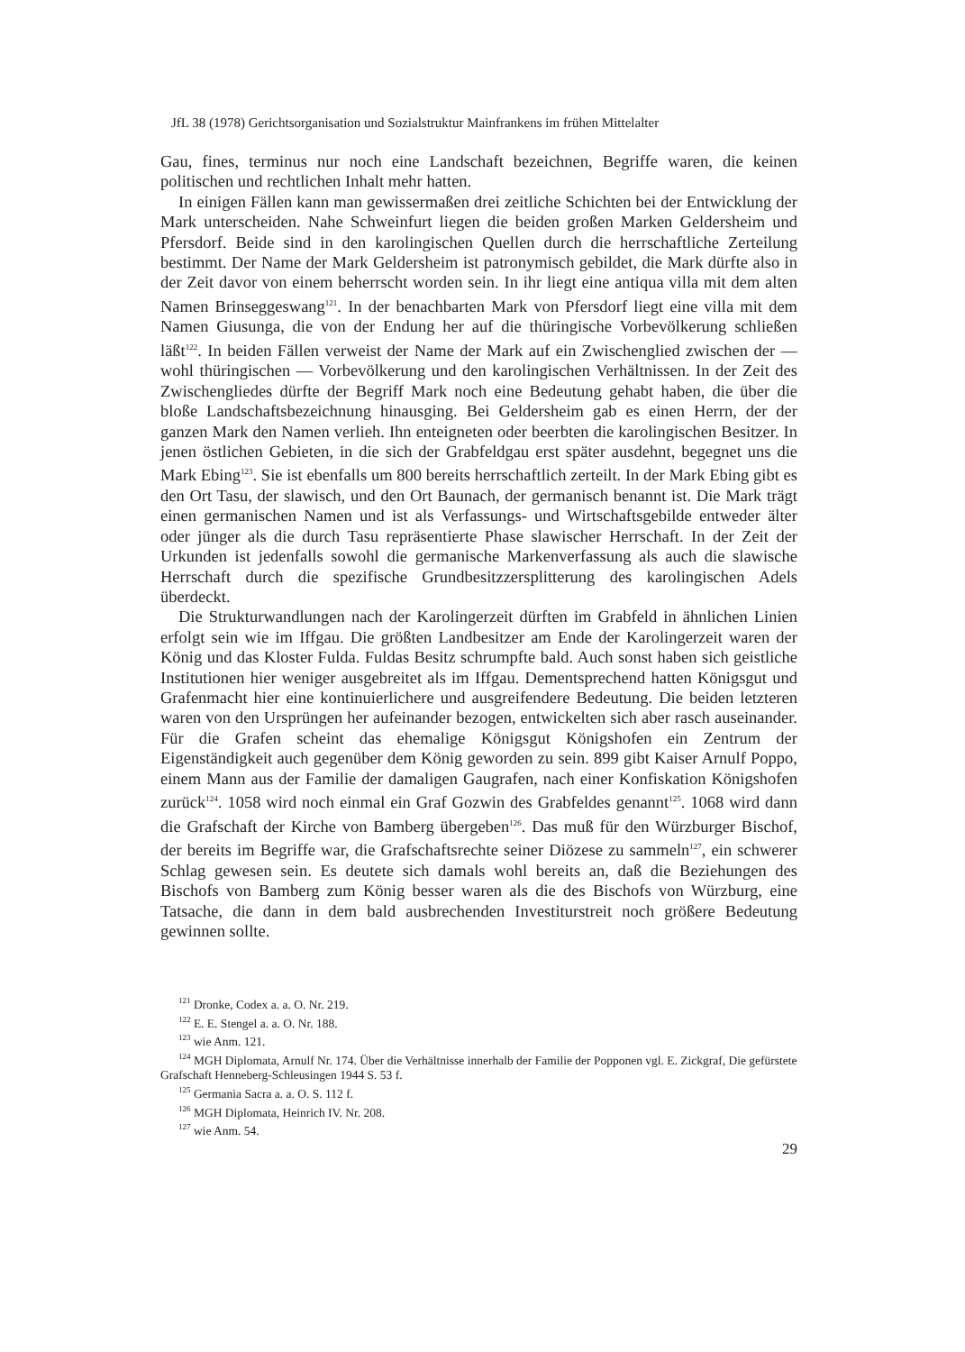JfL 38 (1978) Gerichtsorganisation und Sozialstruktur Mainfrankens im frühen Mittelalter
Gau, fines, terminus nur noch eine Landschaft bezeichnen, Begriffe waren, die keinen politischen und rechtlichen Inhalt mehr hatten.
In einigen Fällen kann man gewissermaßen drei zeitliche Schichten bei der Entwicklung der Mark unterscheiden. Nahe Schweinfurt liegen die beiden großen Marken Geldersheim und Pfersdorf. Beide sind in den karolingischen Quellen durch die herrschaftliche Zerteilung bestimmt. Der Name der Mark Geldersheim ist patronymisch gebildet, die Mark dürfte also in der Zeit davor von einem beherrscht worden sein. In ihr liegt eine antiqua villa mit dem alten Namen Brinseggeswang<sup>121</sup>. In der benachbarten Mark von Pfersdorf liegt eine villa mit dem Namen Giusunga, die von der Endung her auf die thüringische Vorbevölkerung schließen läßt<sup>122</sup>. In beiden Fällen verweist der Name der Mark auf ein Zwischenglied zwischen der — wohl thüringischen — Vorbevölkerung und den karolingischen Verhältnissen. In der Zeit des Zwischengliedes dürfte der Begriff Mark noch eine Bedeutung gehabt haben, die über die bloße Landschaftsbezeichnung hinausging. Bei Geldersheim gab es einen Herrn, der der ganzen Mark den Namen verlieh. Ihn enteigneten oder beerbten die karolingischen Besitzer. In jenen östlichen Gebieten, in die sich der Grabfeldgau erst später ausdehnt, begegnet uns die Mark Ebing<sup>123</sup>. Sie ist ebenfalls um 800 bereits herrschaftlich zerteilt. In der Mark Ebing gibt es den Ort Tasu, der slawisch, und den Ort Baunach, der germanisch benannt ist. Die Mark trägt einen germanischen Namen und ist als Verfassungs- und Wirtschaftsgebilde entweder älter oder jünger als die durch Tasu repräsentierte Phase slawischer Herrschaft. In der Zeit der Urkunden ist jedenfalls sowohl die germanische Markenverfassung als auch die slawische Herrschaft durch die spezifische Grundbesitzzersplitterung des karolingischen Adels überdeckt.
Die Strukturwandlungen nach der Karolingerzeit dürften im Grabfeld in ähnlichen Linien erfolgt sein wie im Iffgau. Die größten Landbesitzer am Ende der Karolingerzeit waren der König und das Kloster Fulda. Fuldas Besitz schrumpfte bald. Auch sonst haben sich geistliche Institutionen hier weniger ausgebreitet als im Iffgau. Dementsprechend hatten Königsgut und Grafenmacht hier eine kontinuierlichere und ausgreifendere Bedeutung. Die beiden letzteren waren von den Ursprüngen her aufeinander bezogen, entwickelten sich aber rasch auseinander. Für die Grafen scheint das ehemalige Königsgut Königshofen ein Zentrum der Eigenständigkeit auch gegenüber dem König geworden zu sein. 899 gibt Kaiser Arnulf Poppo, einem Mann aus der Familie der damaligen Gaugrafen, nach einer Konfiskation Königshofen zurück<sup>124</sup>. 1058 wird noch einmal ein Graf Gozwin des Grabfeldes genannt<sup>125</sup>. 1068 wird dann die Grafschaft der Kirche von Bamberg übergeben<sup>126</sup>. Das muß für den Würzburger Bischof, der bereits im Begriffe war, die Grafschaftsrechte seiner Diözese zu sammeln<sup>127</sup>, ein schwerer Schlag gewesen sein. Es deutete sich damals wohl bereits an, daß die Beziehungen des Bischofs von Bamberg zum König besser waren als die des Bischofs von Würzburg, eine Tatsache, die dann in dem bald ausbrechenden Investiturstreit noch größere Bedeutung gewinnen sollte.
<sup>121</sup> Dronke, Codex a. a. O. Nr. 219.
<sup>122</sup> E. E. Stengel a. a. O. Nr. 188.
<sup>123</sup> wie Anm. 121.
<sup>124</sup> MGH Diplomata, Arnulf Nr. 174. Über die Verhältnisse innerhalb der Familie der Popponen vgl. E. Zickgraf, Die gefürstete Grafschaft Henneberg-Schleusingen 1944 S. 53 f.
<sup>125</sup> Germania Sacra a. a. O. S. 112 f.
<sup>126</sup> MGH Diplomata, Heinrich IV. Nr. 208.
<sup>127</sup> wie Anm. 54.
29